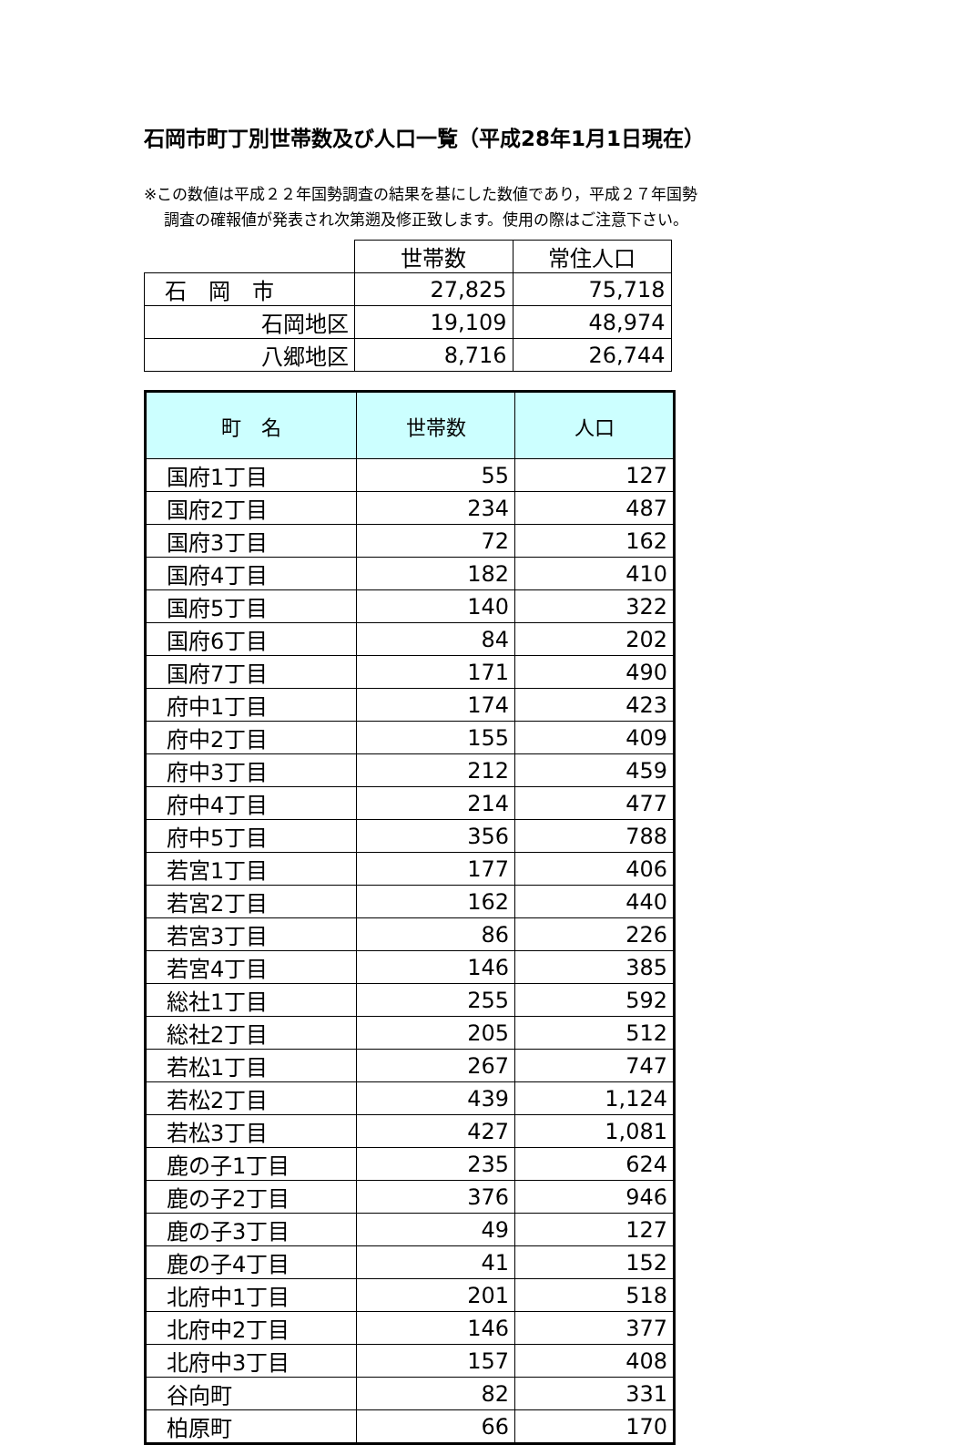石岡市町丁別世帯数及び人口一覧（平成28年1月1日現在）
※この数値は平成２２年国勢調査の結果を基にした数値であり，平成２７年国勢
調査の確報値が発表され次第遡及修正致します。使用の際はご注意下さい。
| | 世帯数 | 常住人口 |
| 石 岡 市 | 27,825 | 75,718 |
| 石岡地区 | 19,109 | 48,974 |
| 八郷地区 | 8,716 | 26,744 |
| 町 名 | 世帯数 | 人口 |
| --- | --- | --- |
| 国府1丁目 | 55 | 127 |
| 国府2丁目 | 234 | 487 |
| 国府3丁目 | 72 | 162 |
| 国府4丁目 | 182 | 410 |
| 国府5丁目 | 140 | 322 |
| 国府6丁目 | 84 | 202 |
| 国府7丁目 | 171 | 490 |
| 府中1丁目 | 174 | 423 |
| 府中2丁目 | 155 | 409 |
| 府中3丁目 | 212 | 459 |
| 府中4丁目 | 214 | 477 |
| 府中5丁目 | 356 | 788 |
| 若宮1丁目 | 177 | 406 |
| 若宮2丁目 | 162 | 440 |
| 若宮3丁目 | 86 | 226 |
| 若宮4丁目 | 146 | 385 |
| 総社1丁目 | 255 | 592 |
| 総社2丁目 | 205 | 512 |
| 若松1丁目 | 267 | 747 |
| 若松2丁目 | 439 | 1,124 |
| 若松3丁目 | 427 | 1,081 |
| 鹿の子1丁目 | 235 | 624 |
| 鹿の子2丁目 | 376 | 946 |
| 鹿の子3丁目 | 49 | 127 |
| 鹿の子4丁目 | 41 | 152 |
| 北府中1丁目 | 201 | 518 |
| 北府中2丁目 | 146 | 377 |
| 北府中3丁目 | 157 | 408 |
| 谷向町 | 82 | 331 |
| 柏原町 | 66 | 170 |